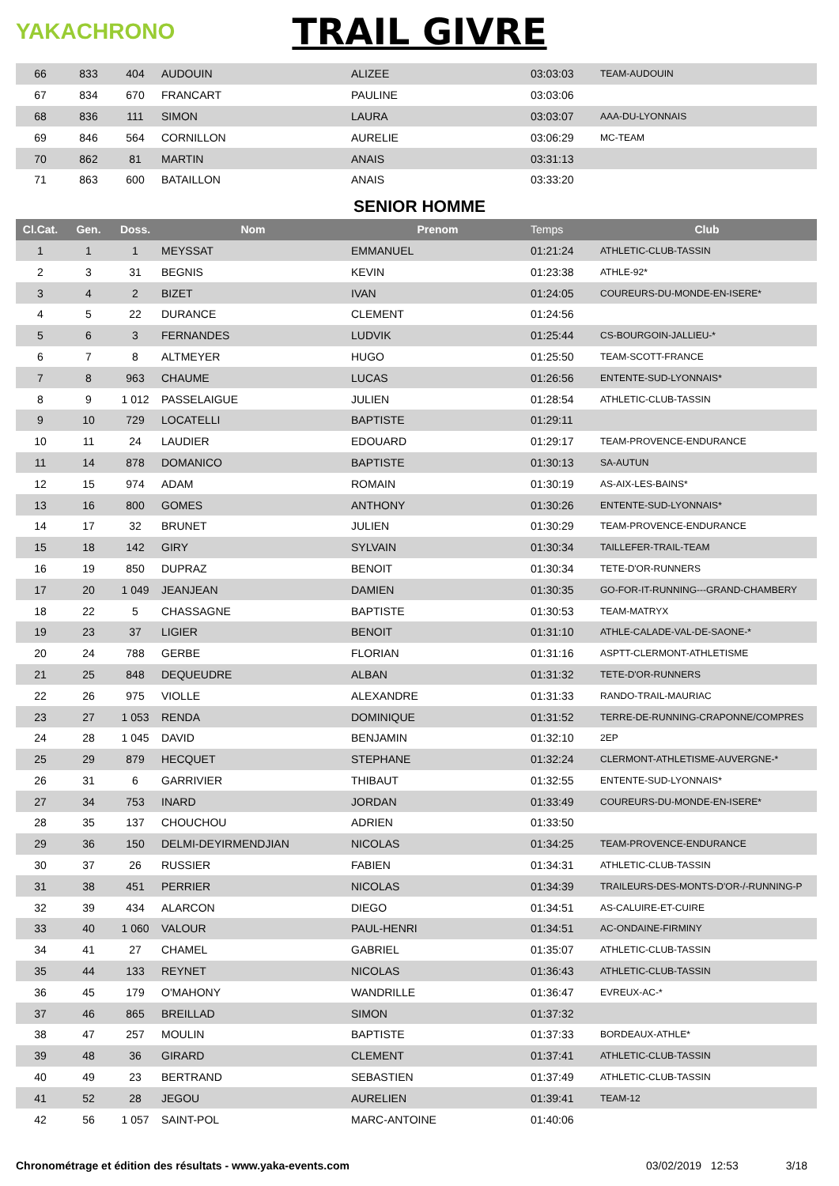YAKACHRONO
TRAIL GIVRE
| 66 | 833 | 404 | AUDOUIN | ALIZEE | 03:03:03 | TEAM-AUDOUIN |
| 67 | 834 | 670 | FRANCART | PAULINE | 03:03:06 | |
| 68 | 836 | 111 | SIMON | LAURA | 03:03:07 | AAA-DU-LYONNAIS |
| 69 | 846 | 564 | CORNILLON | AURELIE | 03:06:29 | MC-TEAM |
| 70 | 862 | 81 | MARTIN | ANAIS | 03:31:13 | |
| 71 | 863 | 600 | BATAILLON | ANAIS | 03:33:20 | |
SENIOR HOMME
| Cl.Cat. | Gen. | Doss. | Nom | Prenom | Temps | Club |
| --- | --- | --- | --- | --- | --- | --- |
| 1 | 1 | 1 | MEYSSAT | EMMANUEL | 01:21:24 | ATHLETIC-CLUB-TASSIN |
| 2 | 3 | 31 | BEGNIS | KEVIN | 01:23:38 | ATHLE-92* |
| 3 | 4 | 2 | BIZET | IVAN | 01:24:05 | COUREURS-DU-MONDE-EN-ISERE* |
| 4 | 5 | 22 | DURANCE | CLEMENT | 01:24:56 | |
| 5 | 6 | 3 | FERNANDES | LUDVIK | 01:25:44 | CS-BOURGOIN-JALLIEU-* |
| 6 | 7 | 8 | ALTMEYER | HUGO | 01:25:50 | TEAM-SCOTT-FRANCE |
| 7 | 8 | 963 | CHAUME | LUCAS | 01:26:56 | ENTENTE-SUD-LYONNAIS* |
| 8 | 9 | 1 012 | PASSELAIGUE | JULIEN | 01:28:54 | ATHLETIC-CLUB-TASSIN |
| 9 | 10 | 729 | LOCATELLI | BAPTISTE | 01:29:11 | |
| 10 | 11 | 24 | LAUDIER | EDOUARD | 01:29:17 | TEAM-PROVENCE-ENDURANCE |
| 11 | 14 | 878 | DOMANICO | BAPTISTE | 01:30:13 | SA-AUTUN |
| 12 | 15 | 974 | ADAM | ROMAIN | 01:30:19 | AS-AIX-LES-BAINS* |
| 13 | 16 | 800 | GOMES | ANTHONY | 01:30:26 | ENTENTE-SUD-LYONNAIS* |
| 14 | 17 | 32 | BRUNET | JULIEN | 01:30:29 | TEAM-PROVENCE-ENDURANCE |
| 15 | 18 | 142 | GIRY | SYLVAIN | 01:30:34 | TAILLEFER-TRAIL-TEAM |
| 16 | 19 | 850 | DUPRAZ | BENOIT | 01:30:34 | TETE-D'OR-RUNNERS |
| 17 | 20 | 1 049 | JEANJEAN | DAMIEN | 01:30:35 | GO-FOR-IT-RUNNING---GRAND-CHAMBERY |
| 18 | 22 | 5 | CHASSAGNE | BAPTISTE | 01:30:53 | TEAM-MATRYX |
| 19 | 23 | 37 | LIGIER | BENOIT | 01:31:10 | ATHLE-CALADE-VAL-DE-SAONE-* |
| 20 | 24 | 788 | GERBE | FLORIAN | 01:31:16 | ASPTT-CLERMONT-ATHLETISME |
| 21 | 25 | 848 | DEQUEUDRE | ALBAN | 01:31:32 | TETE-D'OR-RUNNERS |
| 22 | 26 | 975 | VIOLLE | ALEXANDRE | 01:31:33 | RANDO-TRAIL-MAURIAC |
| 23 | 27 | 1 053 | RENDA | DOMINIQUE | 01:31:52 | TERRE-DE-RUNNING-CRAPONNE/COMPRES |
| 24 | 28 | 1 045 | DAVID | BENJAMIN | 01:32:10 | 2EP |
| 25 | 29 | 879 | HECQUET | STEPHANE | 01:32:24 | CLERMONT-ATHLETISME-AUVERGNE-* |
| 26 | 31 | 6 | GARRIVIER | THIBAUT | 01:32:55 | ENTENTE-SUD-LYONNAIS* |
| 27 | 34 | 753 | INARD | JORDAN | 01:33:49 | COUREURS-DU-MONDE-EN-ISERE* |
| 28 | 35 | 137 | CHOUCHOU | ADRIEN | 01:33:50 | |
| 29 | 36 | 150 | DELMI-DEYIRMENDJIAN | NICOLAS | 01:34:25 | TEAM-PROVENCE-ENDURANCE |
| 30 | 37 | 26 | RUSSIER | FABIEN | 01:34:31 | ATHLETIC-CLUB-TASSIN |
| 31 | 38 | 451 | PERRIER | NICOLAS | 01:34:39 | TRAILEURS-DES-MONTS-D'OR-/-RUNNING-P |
| 32 | 39 | 434 | ALARCON | DIEGO | 01:34:51 | AS-CALUIRE-ET-CUIRE |
| 33 | 40 | 1 060 | VALOUR | PAUL-HENRI | 01:34:51 | AC-ONDAINE-FIRMINY |
| 34 | 41 | 27 | CHAMEL | GABRIEL | 01:35:07 | ATHLETIC-CLUB-TASSIN |
| 35 | 44 | 133 | REYNET | NICOLAS | 01:36:43 | ATHLETIC-CLUB-TASSIN |
| 36 | 45 | 179 | O'MAHONY | WANDRILLE | 01:36:47 | EVREUX-AC-* |
| 37 | 46 | 865 | BREILLAD | SIMON | 01:37:32 | |
| 38 | 47 | 257 | MOULIN | BAPTISTE | 01:37:33 | BORDEAUX-ATHLE* |
| 39 | 48 | 36 | GIRARD | CLEMENT | 01:37:41 | ATHLETIC-CLUB-TASSIN |
| 40 | 49 | 23 | BERTRAND | SEBASTIEN | 01:37:49 | ATHLETIC-CLUB-TASSIN |
| 41 | 52 | 28 | JEGOU | AURELIEN | 01:39:41 | TEAM-12 |
| 42 | 56 | 1 057 | SAINT-POL | MARC-ANTOINE | 01:40:06 | |
Chronométrage et édition des résultats - www.yaka-events.com 03/02/2019 12:53 3/18